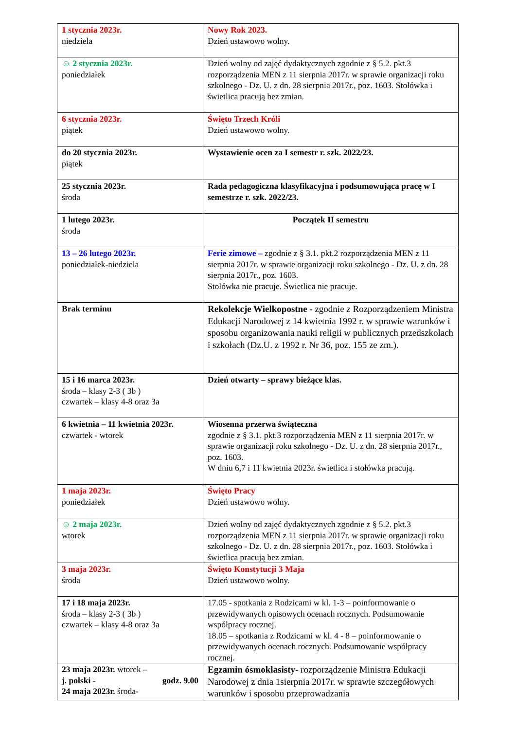| 1 stycznia 2023r. niedziela | Nowy Rok 2023. Dzień ustawowo wolny. |
| ☺ 2 stycznia 2023r. poniedziałek | Dzień wolny od zajęć dydaktycznych zgodnie z § 5.2. pkt.3 rozporządzenia MEN z 11 sierpnia 2017r. w sprawie organizacji roku szkolnego - Dz. U. z dn. 28 sierpnia 2017r., poz. 1603. Stołówka i świetlica pracują bez zmian. |
| 6 stycznia 2023r. piątek | Święto Trzech Króli Dzień ustawowo wolny. |
| do 20 stycznia 2023r. piątek | Wystawienie ocen za I semestr r. szk. 2022/23. |
| 25 stycznia 2023r. środa | Rada pedagogiczna klasyfikacyjna i podsumowująca pracę w I semestrze r. szk. 2022/23. |
| 1 lutego 2023r. środa | Początek II semestru |
| 13 – 26 lutego 2023r. poniedziałek-niedziela | Ferie zimowe – zgodnie z § 3.1. pkt.2 rozporządzenia MEN z 11 sierpnia 2017r. w sprawie organizacji roku szkolnego - Dz. U. z dn. 28 sierpnia 2017r., poz. 1603. Stołówka nie pracuje. Świetlica nie pracuje. |
| Brak terminu | Rekolekcje Wielkopostne - zgodnie z Rozporządzeniem Ministra Edukacji Narodowej z 14 kwietnia 1992 r. w sprawie warunków i sposobu organizowania nauki religii w publicznych przedszkolach i szkołach (Dz.U. z 1992 r. Nr 36, poz. 155 ze zm.). |
| 15 i 16 marca 2023r. środa – klasy 2-3 ( 3b ) czwartek – klasy 4-8 oraz 3a | Dzień otwarty – sprawy bieżące klas. |
| 6 kwietnia – 11 kwietnia 2023r. czwartek - wtorek | Wiosenna przerwa świąteczna zgodnie z § 3.1. pkt.3 rozporządzenia MEN z 11 sierpnia 2017r. w sprawie organizacji roku szkolnego - Dz. U. z dn. 28 sierpnia 2017r., poz. 1603. W dniu 6,7 i 11 kwietnia 2023r. świetlica i stołówka pracują. |
| 1 maja 2023r. poniedziałek | Święto Pracy Dzień ustawowo wolny. |
| ☺ 2 maja 2023r. wtorek | Dzień wolny od zajęć dydaktycznych zgodnie z § 5.2. pkt.3 rozporządzenia MEN z 11 sierpnia 2017r. w sprawie organizacji roku szkolnego - Dz. U. z dn. 28 sierpnia 2017r., poz. 1603. Stołówka i świetlica pracują bez zmian. |
| 3 maja 2023r. środa | Święto Konstytucji 3 Maja Dzień ustawowo wolny. |
| 17 i 18 maja 2023r. środa – klasy 2-3 ( 3b ) czwartek – klasy 4-8 oraz 3a | 17.05 - spotkania z Rodzicami w kl. 1-3 – poinformowanie o przewidywanych opisowych ocenach rocznych. Podsumowanie współpracy rocznej. 18.05 – spotkania z Rodzicami w kl. 4 - 8 – poinformowanie o przewidywanych ocenach rocznych. Podsumowanie współpracy rocznej. |
| 23 maja 2023r. wtorek – j. polski - godz. 9.00 24 maja 2023r. środa- | Egzamin ósmoklasisty- rozporządzenie Ministra Edukacji Narodowej z dnia 1sierpnia 2017r. w sprawie szczegółowych warunków i sposobu przeprowadzania |